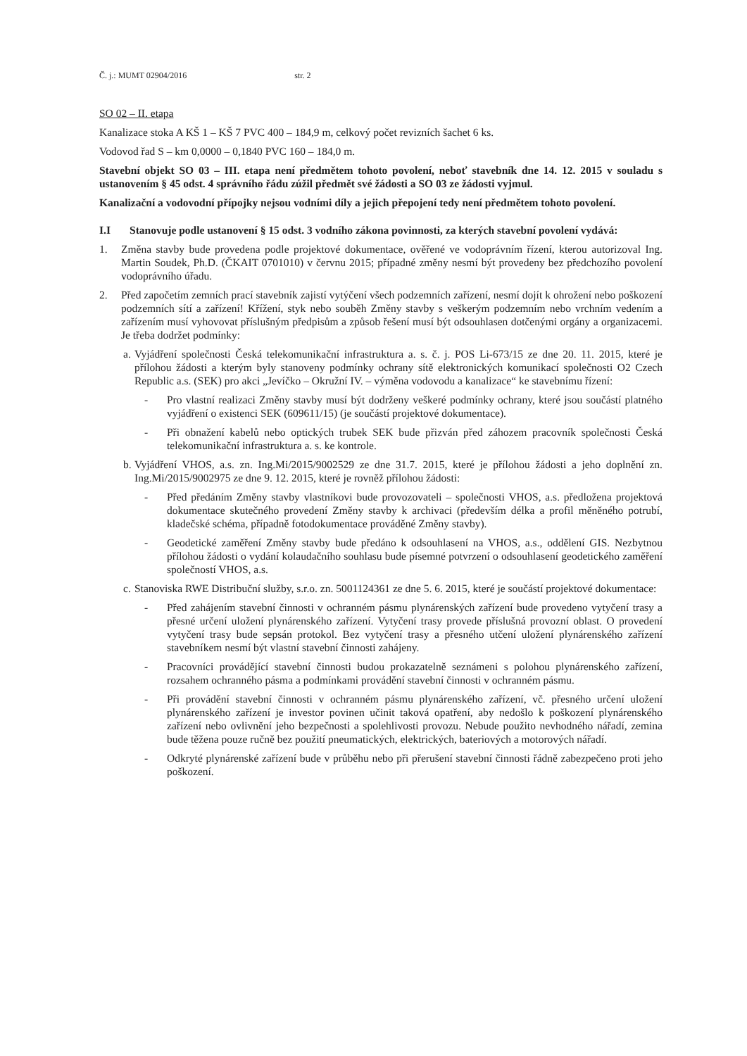Č. j.: MUMT 02904/2016 str. 2
SO 02 – II. etapa
Kanalizace stoka A KŠ 1 – KŠ 7 PVC 400 – 184,9 m, celkový počet revizních šachet 6 ks.
Vodovod řad S – km 0,0000 – 0,1840 PVC 160 – 184,0 m.
Stavební objekt SO 03 – III. etapa není předmětem tohoto povolení, neboť stavebník dne 14. 12. 2015 v souladu s ustanovením § 45 odst. 4 správního řádu zúžil předmět své žádosti a SO 03 ze žádosti vyjmul.
Kanalizační a vodovodní přípojky nejsou vodními díly a jejich přepojení tedy není předmětem tohoto povolení.
I.I Stanovuje podle ustanovení § 15 odst. 3 vodního zákona povinnosti, za kterých stavební povolení vydává:
1. Změna stavby bude provedena podle projektové dokumentace, ověřené ve vodoprávním řízení, kterou autorizoval Ing. Martin Soudek, Ph.D. (ČKAIT 0701010) v červnu 2015; případné změny nesmí být provedeny bez předchozího povolení vodoprávního úřadu.
2. Před započetím zemních prací stavebník zajistí vytýčení všech podzemních zařízení, nesmí dojít k ohrožení nebo poškození podzemních sítí a zařízení! Křížení, styk nebo souběh Změny stavby s veškerým podzemním nebo vrchním vedením a zařízením musí vyhovovat příslušným předpisům a způsob řešení musí být odsouhlasen dotčenými orgány a organizacemi. Je třeba dodržet podmínky:
a. Vyjádření společnosti Česká telekomunikační infrastruktura a. s. č. j. POS Li-673/15 ze dne 20. 11. 2015, které je přílohou žádosti a kterým byly stanoveny podmínky ochrany sítě elektronických komunikací společnosti O2 Czech Republic a.s. (SEK) pro akci „Jevíčko – Okružní IV. – výměna vodovodu a kanalizace“ ke stavebnímu řízení:
- Pro vlastní realizaci Změny stavby musí být dodrženy veškeré podmínky ochrany, které jsou součástí platného vyjádření o existenci SEK (609611/15) (je součástí projektové dokumentace).
- Při obnažení kabelů nebo optických trubek SEK bude přizván před záhozem pracovník společnosti Česká telekomunikační infrastruktura a. s. ke kontrole.
b. Vyjádření VHOS, a.s. zn. Ing.Mi/2015/9002529 ze dne 31.7. 2015, které je přílohou žádosti a jeho doplnění zn. Ing.Mi/2015/9002975 ze dne 9. 12. 2015, které je rovněž přílohou žádosti:
- Před předáním Změny stavby vlastníkovi bude provozovateli – společnosti VHOS, a.s. předložena projektová dokumentace skutečného provedení Změny stavby k archivaci (především délka a profil měněného potrubí, kladečské schéma, případně fotodokumentace prováděné Změny stavby).
- Geodetické zaměření Změny stavby bude předáno k odsouhlasení na VHOS, a.s., oddělení GIS. Nezbytnou přílohou žádosti o vydání kolaudačního souhlasu bude písemné potvrzení o odsouhlasení geodetického zaměření společností VHOS, a.s.
c. Stanoviska RWE Distribuční služby, s.r.o. zn. 5001124361 ze dne 5. 6. 2015, které je součástí projektové dokumentace:
- Před zahájením stavební činnosti v ochranném pásmu plynárenských zařízení bude provedeno vytyčení trasy a přesné určení uložení plynárenského zařízení. Vytyčení trasy provede příslušná provozní oblast. O provedení vytyčení trasy bude sepsán protokol. Bez vytyčení trasy a přesného utčení uložení plynárenského zařízení stavebníkem nesmí být vlastní stavební činnosti zahájeny.
- Pracovníci provádějící stavební činnosti budou prokazatelně seznámeni s polohou plynárenského zařízení, rozsahem ochranného pásma a podmínkami provádění stavební činnosti v ochranném pásmu.
- Při provádění stavební činnosti v ochranném pásmu plynárenského zařízení, vč. přesného určení uložení plynárenského zařízení je investor povinen učinit taková opatření, aby nedošlo k poškození plynárenského zařízení nebo ovlivnění jeho bezpečnosti a spolehlivosti provozu. Nebude použito nevhodného nářadí, zemina bude těžena pouze ručně bez použití pneumatických, elektrických, bateriových a motorových nářadí.
- Odkryté plynárenské zařízení bude v průběhu nebo při přerušení stavební činnosti řádně zabezpečeno proti jeho poškození.